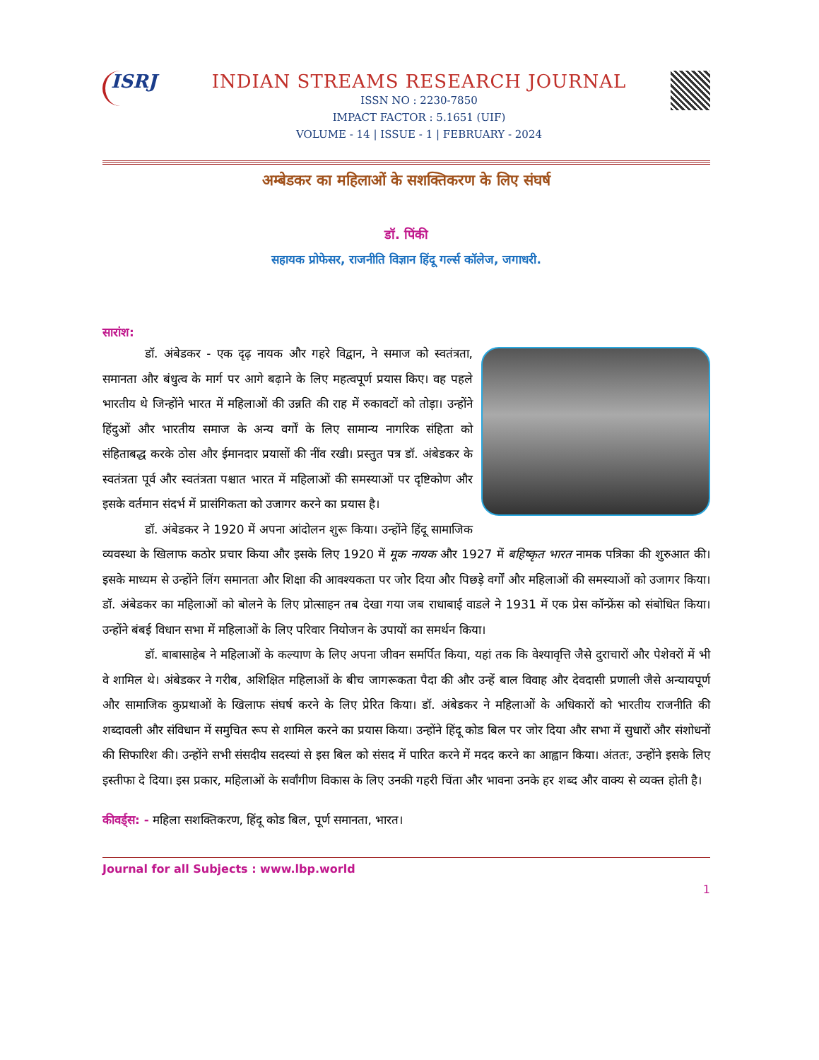ISRJ
INDIAN STREAMS RESEARCH JOURNAL
ISSN NO : 2230-7850
IMPACT FACTOR : 5.1651 (UIF)
VOLUME - 14 | ISSUE - 1 | FEBRUARY - 2024
अम्बेडकर का महिलाओं के सशक्तिकरण के लिए संघर्ष
डॉ. पिंकी
सहायक प्रोफेसर, राजनीति विज्ञान हिंदू गर्ल्स कॉलेज, जगाधरी.
सारांश:
डॉ. अंबेडकर - एक दृढ़ नायक और गहरे विद्वान, ने समाज को स्वतंत्रता, समानता और बंधुत्व के मार्ग पर आगे बढ़ाने के लिए महत्वपूर्ण प्रयास किए। वह पहले भारतीय थे जिन्होंने भारत में महिलाओं की उन्नति की राह में रुकावटों को तोड़ा। उन्होंने हिंदुओं और भारतीय समाज के अन्य वर्गों के लिए सामान्य नागरिक संहिता को संहिताबद्ध करके ठोस और ईमानदार प्रयासों की नींव रखी। प्रस्तुत पत्र डॉ. अंबेडकर के स्वतंत्रता पूर्व और स्वतंत्रता पश्चात भारत में महिलाओं की समस्याओं पर दृष्टिकोण और इसके वर्तमान संदर्भ में प्रासंगिकता को उजागर करने का प्रयास है।
डॉ. अंबेडकर ने 1920 में अपना आंदोलन शुरू किया। उन्होंने हिंदू सामाजिक व्यवस्था के खिलाफ कठोर प्रचार किया और इसके लिए 1920 में मूक नायक और 1927 में बहिष्कृत भारत नामक पत्रिका की शुरुआत की। इसके माध्यम से उन्होंने लिंग समानता और शिक्षा की आवश्यकता पर जोर दिया और पिछड़े वर्गों और महिलाओं की समस्याओं को उजागर किया। डॉ. अंबेडकर का महिलाओं को बोलने के लिए प्रोत्साहन तब देखा गया जब राधाबाई वाडले ने 1931 में एक प्रेस कॉन्फ्रेंस को संबोधित किया। उन्होंने बंबई विधान सभा में महिलाओं के लिए परिवार नियोजन के उपायों का समर्थन किया।
डॉ. बाबासाहेब ने महिलाओं के कल्याण के लिए अपना जीवन समर्पित किया, यहां तक कि वेश्यावृत्ति जैसे दुराचारों और पेशेवरों में भी वे शामिल थे। अंबेडकर ने गरीब, अशिक्षित महिलाओं के बीच जागरूकता पैदा की और उन्हें बाल विवाह और देवदासी प्रणाली जैसे अन्यायपूर्ण और सामाजिक कुप्रथाओं के खिलाफ संघर्ष करने के लिए प्रेरित किया। डॉ. अंबेडकर ने महिलाओं के अधिकारों को भारतीय राजनीति की शब्दावली और संविधान में समुचित रूप से शामिल करने का प्रयास किया। उन्होंने हिंदू कोड बिल पर जोर दिया और सभा में सुधारों और संशोधनों की सिफारिश की। उन्होंने सभी संसदीय सदस्यां से इस बिल को संसद में पारित करने में मदद करने का आह्वान किया। अंततः, उन्होंने इसके लिए इस्तीफा दे दिया। इस प्रकार, महिलाओं के सर्वांगीण विकास के लिए उनकी गहरी चिंता और भावना उनके हर शब्द और वाक्य से व्यक्त होती है।
कीवर्ड्स: - महिला सशक्तिकरण, हिंदू कोड बिल, पूर्ण समानता, भारत।
Journal for all Subjects : www.lbp.world
1